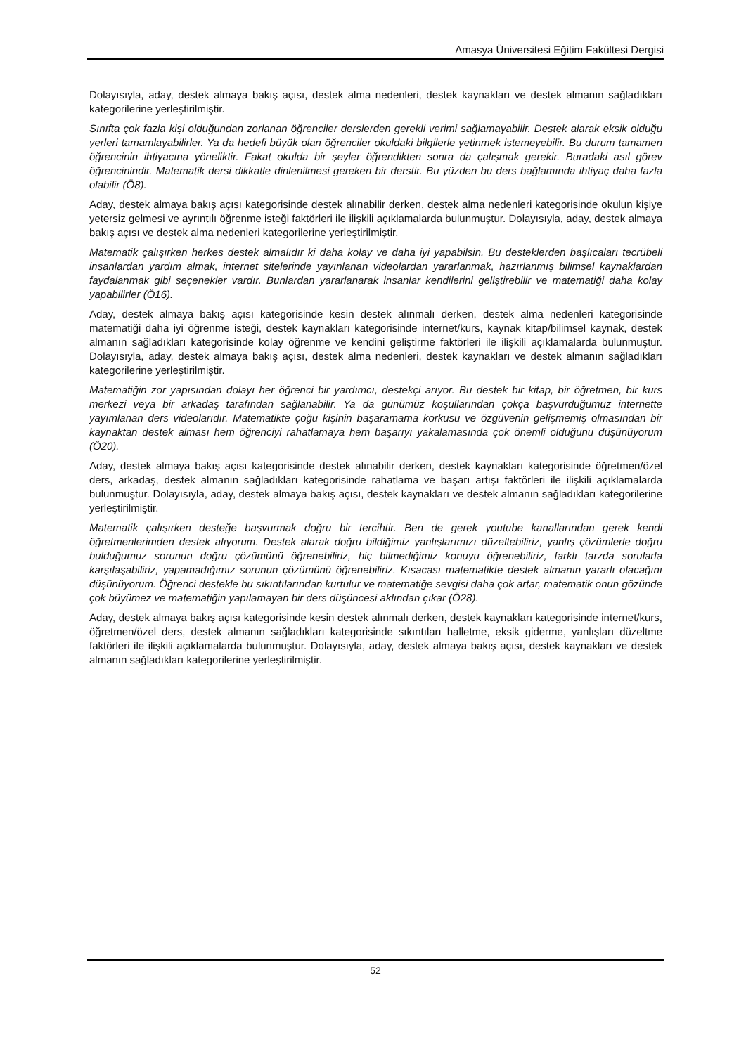Amasya Üniversitesi Eğitim Fakültesi Dergisi
Dolayısıyla, aday, destek almaya bakış açısı, destek alma nedenleri, destek kaynakları ve destek almanın sağladıkları kategorilerine yerleştirilmiştir.
Sınıfta çok fazla kişi olduğundan zorlanan öğrenciler derslerden gerekli verimi sağlamayabilir. Destek alarak eksik olduğu yerleri tamamlayabilirler. Ya da hedefi büyük olan öğrenciler okuldaki bilgilerle yetinmek istemeyebilir. Bu durum tamamen öğrencinin ihtiyacına yöneliktir. Fakat okulda bir şeyler öğrendikten sonra da çalışmak gerekir. Buradaki asıl görev öğrencinindir. Matematik dersi dikkatle dinlenilmesi gereken bir derstir. Bu yüzden bu ders bağlamında ihtiyaç daha fazla olabilir (Ö8).
Aday, destek almaya bakış açısı kategorisinde destek alınabilir derken, destek alma nedenleri kategorisinde okulun kişiye yetersiz gelmesi ve ayrıntılı öğrenme isteği faktörleri ile ilişkili açıklamalarda bulunmuştur. Dolayısıyla, aday, destek almaya bakış açısı ve destek alma nedenleri kategorilerine yerleştirilmiştir.
Matematik çalışırken herkes destek almalıdır ki daha kolay ve daha iyi yapabilsin. Bu desteklerden başlıcaları tecrübeli insanlardan yardım almak, internet sitelerinde yayınlanan videolardan yararlanmak, hazırlanmış bilimsel kaynaklardan faydalanmak gibi seçenekler vardır. Bunlardan yararlanarak insanlar kendilerini geliştirebilir ve matematiği daha kolay yapabilirler (Ö16).
Aday, destek almaya bakış açısı kategorisinde kesin destek alınmalı derken, destek alma nedenleri kategorisinde matematiği daha iyi öğrenme isteği, destek kaynakları kategorisinde internet/kurs, kaynak kitap/bilimsel kaynak, destek almanın sağladıkları kategorisinde kolay öğrenme ve kendini geliştirme faktörleri ile ilişkili açıklamalarda bulunmuştur. Dolayısıyla, aday, destek almaya bakış açısı, destek alma nedenleri, destek kaynakları ve destek almanın sağladıkları kategorilerine yerleştirilmiştir.
Matematiğin zor yapısından dolayı her öğrenci bir yardımcı, destekçi arıyor. Bu destek bir kitap, bir öğretmen, bir kurs merkezi veya bir arkadaş tarafından sağlanabilir. Ya da günümüz koşullarından çokça başvurduğumuz internette yayımlanan ders videolarıdır. Matematikte çoğu kişinin başaramama korkusu ve özgüvenin gelişmemiş olmasından bir kaynaktan destek alması hem öğrenciyi rahatlamaya hem başarıyı yakalamasında çok önemli olduğunu düşünüyorum (Ö20).
Aday, destek almaya bakış açısı kategorisinde destek alınabilir derken, destek kaynakları kategorisinde öğretmen/özel ders, arkadaş, destek almanın sağladıkları kategorisinde rahatlama ve başarı artışı faktörleri ile ilişkili açıklamalarda bulunmuştur. Dolayısıyla, aday, destek almaya bakış açısı, destek kaynakları ve destek almanın sağladıkları kategorilerine yerleştirilmiştir.
Matematik çalışırken desteğe başvurmak doğru bir tercihtir. Ben de gerek youtube kanallarından gerek kendi öğretmenlerimden destek alıyorum. Destek alarak doğru bildiğimiz yanlışlarımızı düzeltebiliriz, yanlış çözümlerle doğru bulduğumuz sorunun doğru çözümünü öğrenebiliriz, hiç bilmediğimiz konuyu öğrenebiliriz, farklı tarzda sorularla karşılaşabiliriz, yapamadığımız sorunun çözümünü öğrenebiliriz. Kısacası matematikte destek almanın yararlı olacağını düşünüyorum. Öğrenci destekle bu sıkıntılarından kurtulur ve matematiğe sevgisi daha çok artar, matematik onun gözünde çok büyümez ve matematiğin yapılamayan bir ders düşüncesi aklından çıkar (Ö28).
Aday, destek almaya bakış açısı kategorisinde kesin destek alınmalı derken, destek kaynakları kategorisinde internet/kurs, öğretmen/özel ders, destek almanın sağladıkları kategorisinde sıkıntıları halletme, eksik giderme, yanlışları düzeltme faktörleri ile ilişkili açıklamalarda bulunmuştur. Dolayısıyla, aday, destek almaya bakış açısı, destek kaynakları ve destek almanın sağladıkları kategorilerine yerleştirilmiştir.
52